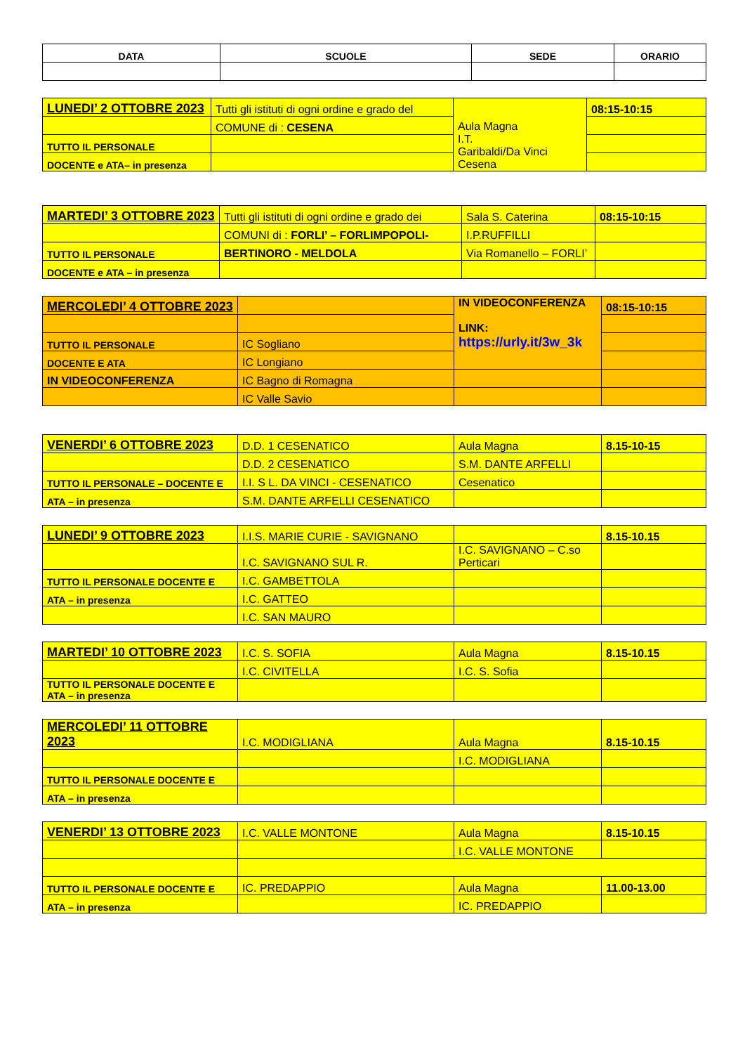| DATA | SCUOLE | SEDE | ORARIO |
| --- | --- | --- | --- |
| LUNEDI’ 2 OTTOBRE 2023 | Tutti gli istituti di ogni ordine e grado del | Aula Magna I.T. Garibaldi/Da Vinci Cesena | 08:15-10:15 |
| | COMUNE di : CESENA | | |
| TUTTO IL PERSONALE | | | |
| DOCENTE e ATA– in presenza | | | |
| MARTEDI’ 3 OTTOBRE 2023 | Tutti gli istituti di ogni ordine e grado dei | Sala S. Caterina | 08:15-10:15 |
| | COMUNI di : FORLI’ – FORLIMPOPOLI- | I.P.RUFFILLI | |
| TUTTO IL PERSONALE | BERTINORO - MELDOLA | Via Romanello – FORLI’ | |
| DOCENTE e ATA – in presenza | | | |
| MERCOLEDI’ 4 OTTOBRE 2023 | | IN VIDEOCONFERENZA LINK: https://urly.it/3w_3k | 08:15-10:15 |
| TUTTO IL PERSONALE | IC Sogliano | | |
| DOCENTE E ATA | IC Longiano | | |
| IN VIDEOCONFERENZA | IC Bagno di Romagna | | |
| | IC Valle Savio | | |
| VENERDI’ 6 OTTOBRE 2023 | D.D. 1 CESENATICO | Aula Magna | 8.15-10-15 |
| | D.D. 2 CESENATICO | S.M. DANTE ARFELLI | |
| TUTTO IL PERSONALE – DOCENTE E | I.I. S L. DA VINCI - CESENATICO | Cesenatico | |
| ATA – in presenza | S.M. DANTE ARFELLI CESENATICO | | |
| LUNEDI’ 9 OTTOBRE 2023 | I.I.S. MARIE CURIE - SAVIGNANO | | 8.15-10.15 |
| | I.C. SAVIGNANO SUL R. | I.C. SAVIGNANO – C.so Perticari | |
| TUTTO IL PERSONALE DOCENTE E | I.C. GAMBETTOLA | | |
| ATA – in presenza | I.C. GATTEO | | |
| | I.C. SAN MAURO | | |
| MARTEDI’ 10 OTTOBRE 2023 | I.C. S. SOFIA | Aula Magna | 8.15-10.15 |
| | I.C. CIVITELLA | I.C. S. Sofia | |
| TUTTO IL PERSONALE DOCENTE E ATA – in presenza | | | |
| MERCOLEDI’ 11 OTTOBRE 2023 | I.C. MODIGLIANA | Aula Magna | 8.15-10.15 |
| | | I.C. MODIGLIANA | |
| TUTTO IL PERSONALE DOCENTE E | | | |
| ATA – in presenza | | | |
| VENERDI’ 13 OTTOBRE 2023 | I.C. VALLE MONTONE | Aula Magna | 8.15-10.15 |
| | | I.C. VALLE MONTONE | |
| TUTTO IL PERSONALE DOCENTE E | IC. PREDAPPIO | Aula Magna | 11.00-13.00 |
| ATA – in presenza | | IC. PREDAPPIO | |